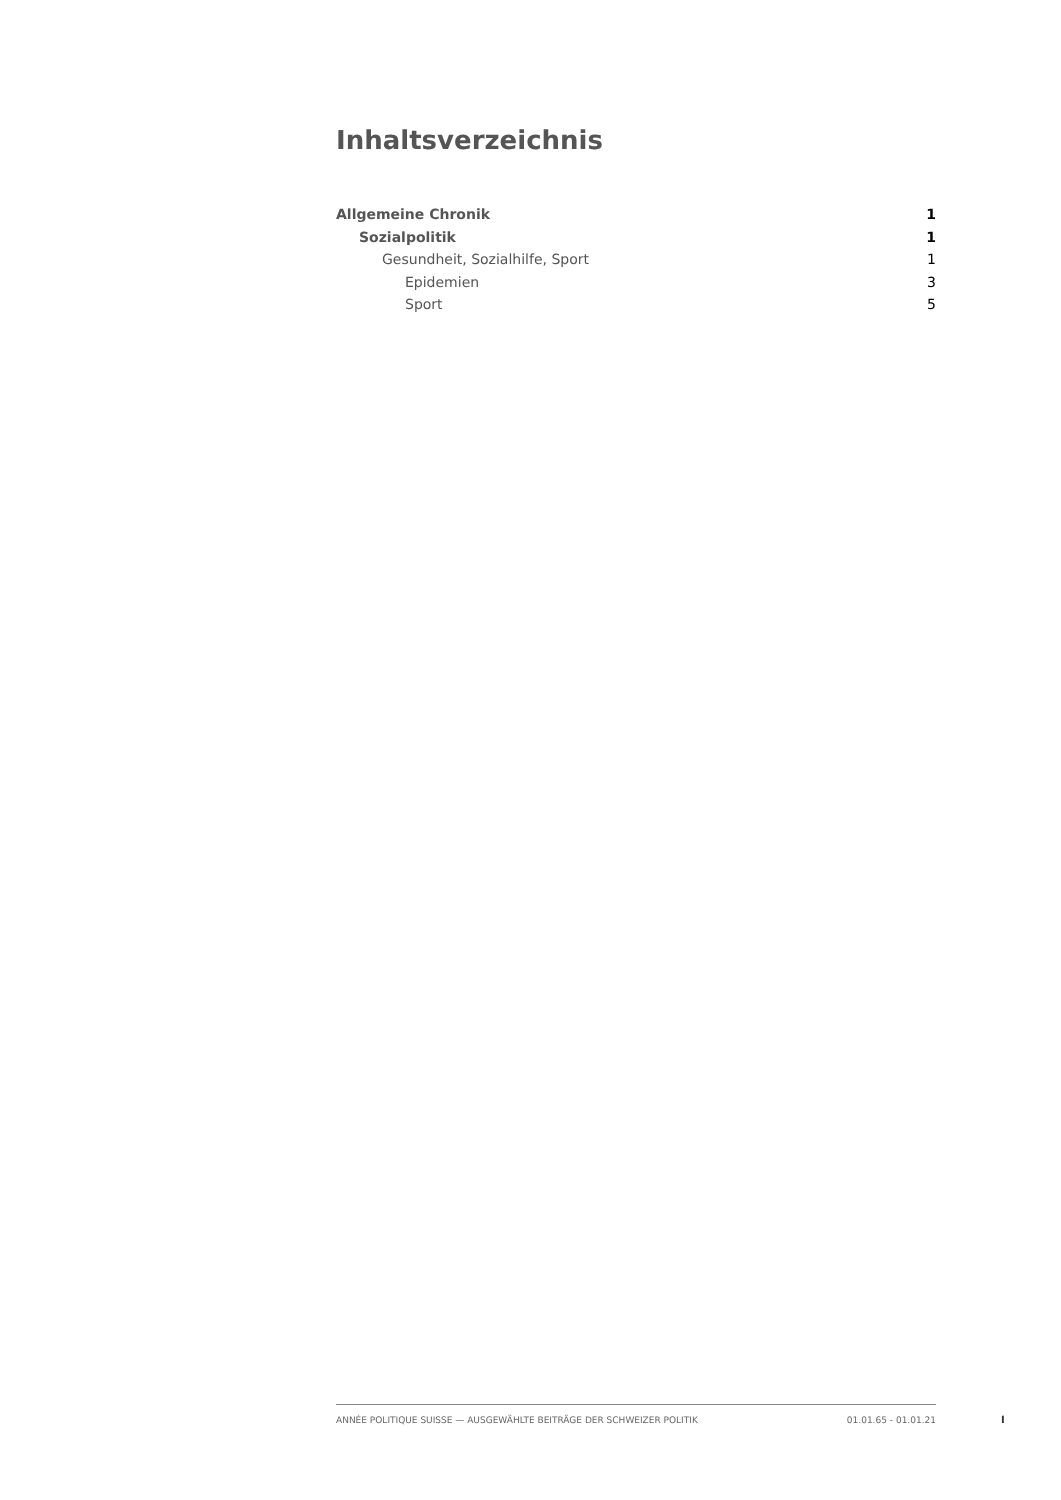Inhaltsverzeichnis
Allgemeine Chronik 1
Sozialpolitik 1
Gesundheit, Sozialhilfe, Sport 1
Epidemien 3
Sport 5
ANNÉE POLITIQUE SUISSE — AUSGEWÄHLTE BEITRÄGE DER SCHWEIZER POLITIK 01.01.65 - 01.01.21
I